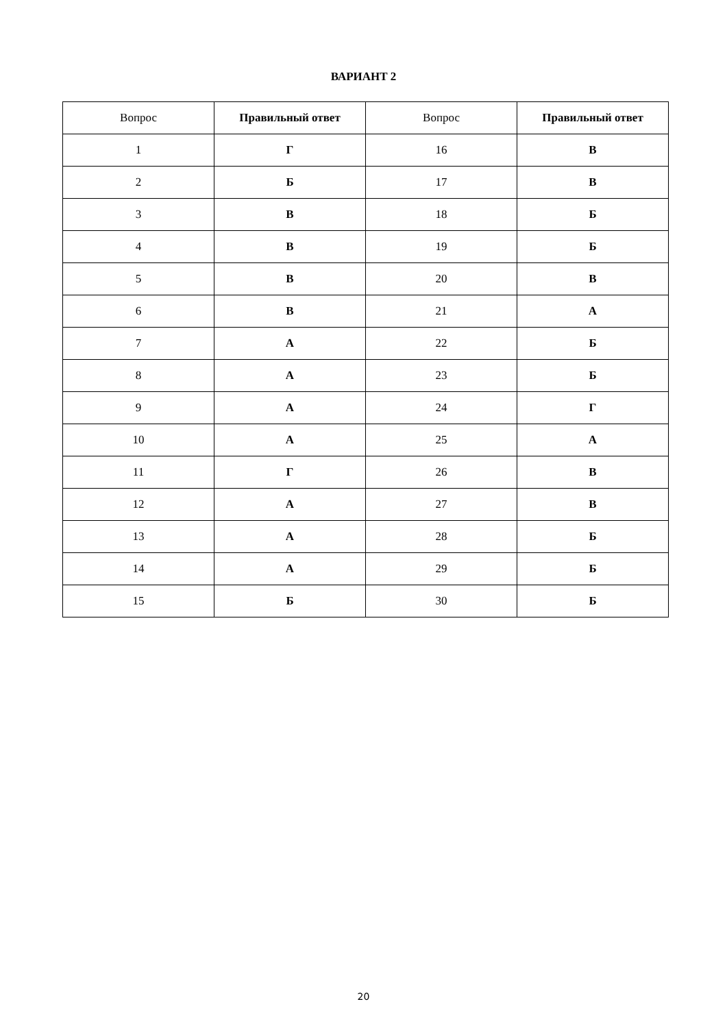ВАРИАНТ 2
| Вопрос | Правильный ответ | Вопрос | Правильный ответ |
| --- | --- | --- | --- |
| 1 | Г | 16 | В |
| 2 | Б | 17 | В |
| 3 | В | 18 | Б |
| 4 | В | 19 | Б |
| 5 | В | 20 | В |
| 6 | В | 21 | А |
| 7 | А | 22 | Б |
| 8 | А | 23 | Б |
| 9 | А | 24 | Г |
| 10 | А | 25 | А |
| 11 | Г | 26 | В |
| 12 | А | 27 | В |
| 13 | А | 28 | Б |
| 14 | А | 29 | Б |
| 15 | Б | 30 | Б |
20